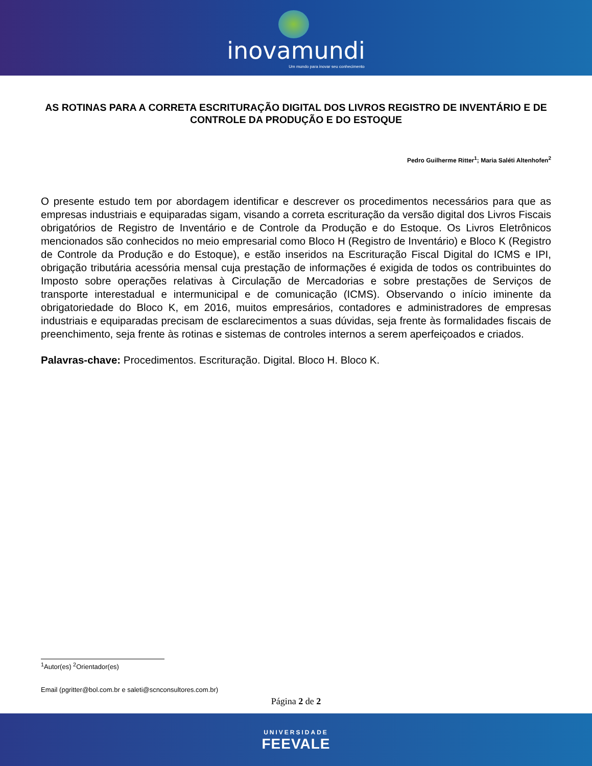inovamundi
Um mundo para inovar seu conhecimento
AS ROTINAS PARA A CORRETA ESCRITURAÇÃO DIGITAL DOS LIVROS REGISTRO DE INVENTÁRIO E DE CONTROLE DA PRODUÇÃO E DO ESTOQUE
Pedro Guilherme Ritter<sup>1</sup>; Maria Saléti Altenhofen<sup>2</sup>
O presente estudo tem por abordagem identificar e descrever os procedimentos necessários para que as empresas industriais e equiparadas sigam, visando a correta escrituração da versão digital dos Livros Fiscais obrigatórios de Registro de Inventário e de Controle da Produção e do Estoque. Os Livros Eletrônicos mencionados são conhecidos no meio empresarial como Bloco H (Registro de Inventário) e Bloco K (Registro de Controle da Produção e do Estoque), e estão inseridos na Escrituração Fiscal Digital do ICMS e IPI, obrigação tributária acessória mensal cuja prestação de informações é exigida de todos os contribuintes do Imposto sobre operações relativas à Circulação de Mercadorias e sobre prestações de Serviços de transporte interestadual e intermunicipal e de comunicação (ICMS). Observando o início iminente da obrigatoriedade do Bloco K, em 2016, muitos empresários, contadores e administradores de empresas industriais e equiparadas precisam de esclarecimentos a suas dúvidas, seja frente às formalidades fiscais de preenchimento, seja frente às rotinas e sistemas de controles internos a serem aperfeiçoados e criados.
Palavras-chave: Procedimentos. Escrituração. Digital. Bloco H. Bloco K.
<sup>1</sup> Autor(es) <sup>2</sup>Orientador(es)
Email (pgritter@bol.com.br e saleti@scnconsultores.com.br)
Página 2 de 2
UNIVERSIDADE
FEEVALE